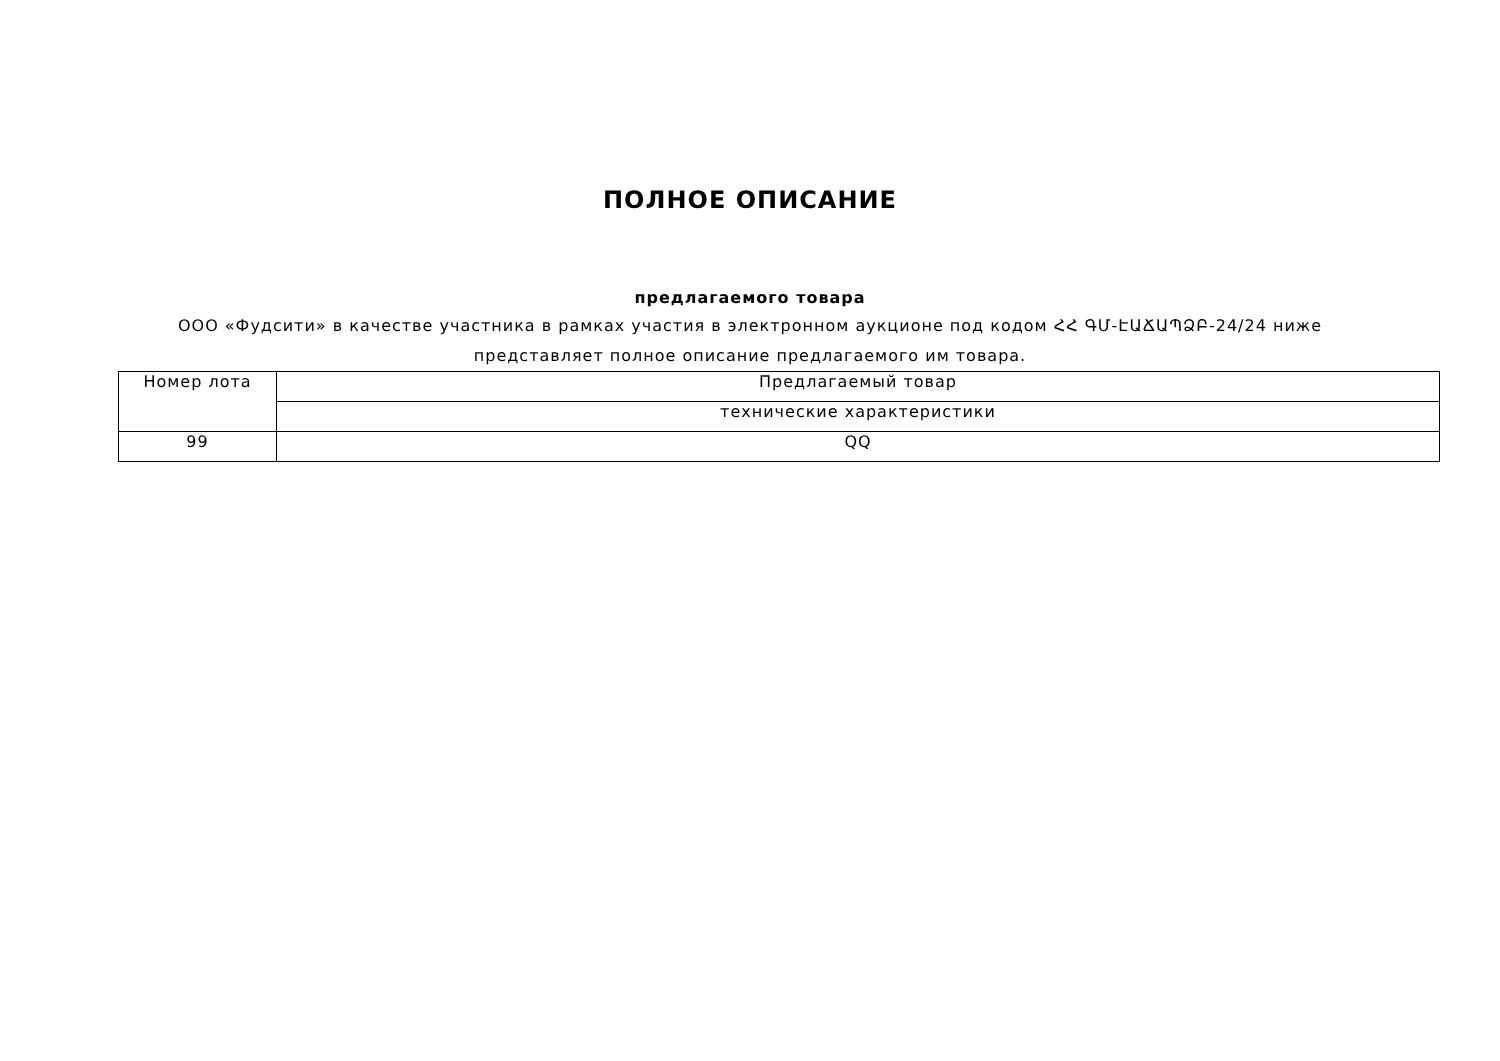ПОЛНОЕ ОПИСАНИЕ
предлагаемого товара
ООО «Фудсити» в качестве участника в рамках участия в электронном аукционе под кодом ՀՀ ԳՄ-ԷԱՃԱՊՁԲ-24/24 ниже представляет полное описание предлагаемого им товара.
| Номер лота | Предлагаемый товар |
| --- | --- |
| | технические характеристики |
| 99 | QQ |